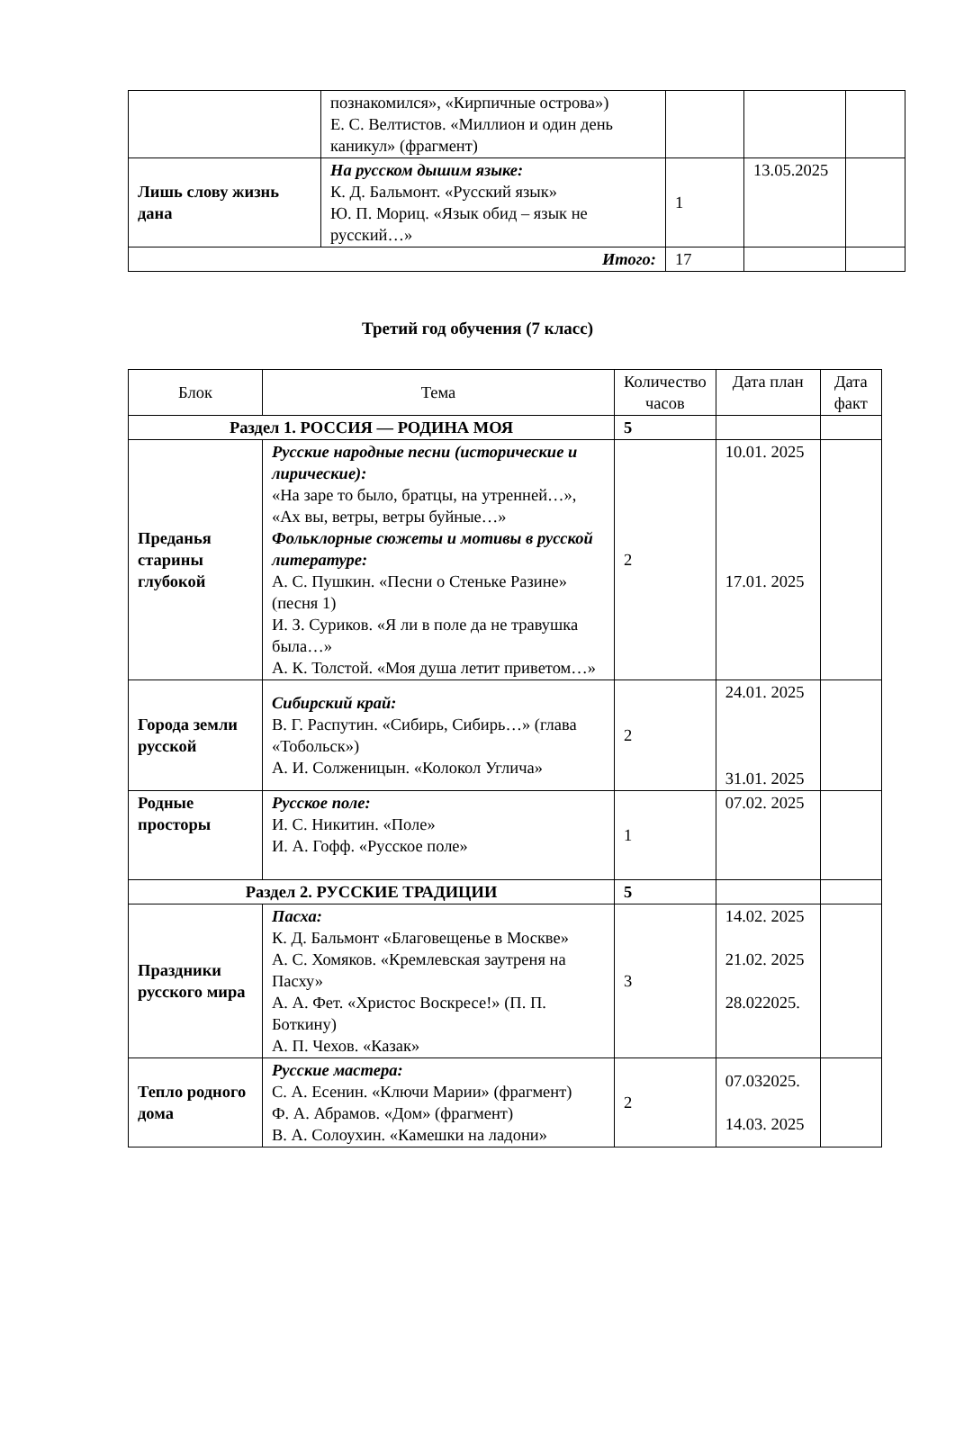| | познакомился», «Кирпичные острова») Е. С. Велтистов. «Миллион и один день каникул» (фрагмент) | | | |
| Лишь слову жизнь дана | На русском дышим языке: К. Д. Бальмонт. «Русский язык» Ю. П. Мориц. «Язык обид – язык не русский…» | 1 | 13.05.2025 | |
| Итого: | | 17 | | |
Третий год обучения (7 класс)
| Блок | Тема | Количество часов | Дата план | Дата факт |
| --- | --- | --- | --- | --- |
| Раздел 1. РОССИЯ — РОДИНА МОЯ | | 5 | | |
| Преданья старины глубокой | Русские народные песни (исторические и лирические): «На заре то было, братцы, на утренней…», «Ах вы, ветры, ветры буйные…» Фольклорные сюжеты и мотивы в русской литературе: А. С. Пушкин. «Песни о Стеньке Разине» (песня 1) И. З. Суриков. «Я ли в поле да не травушка была…» А. К. Толстой. «Моя душа летит приветом…» | 2 | 10.01. 2025 17.01. 2025 | |
| Города земли русской | Сибирский край: В. Г. Распутин. «Сибирь, Сибирь…» (глава «Тобольск») А. И. Солженицын. «Колокол Углича» | 2 | 24.01. 2025 31.01. 2025 | |
| Родные просторы | Русское поле: И. С. Никитин. «Поле» И. А. Гофф. «Русское поле» | 1 | 07.02. 2025 | |
| Раздел 2. РУССКИЕ ТРАДИЦИИ | | 5 | | |
| Праздники русского мира | Пасха: К. Д. Бальмонт «Благовещенье в Москве» А. С. Хомяков. «Кремлевская заутреня на Пасху» А. А. Фет. «Христос Воскресе!» (П. П. Боткину) А. П. Чехов. «Казак» | 3 | 14.02. 2025 21.02. 2025 28.022025. | |
| Тепло родного дома | Русские мастера: С. А. Есенин. «Ключи Марии» (фрагмент) Ф. А. Абрамов. «Дом» (фрагмент) В. А. Солоухин. «Камешки на ладони» | 2 | 07.032025. 14.03. 2025 | |